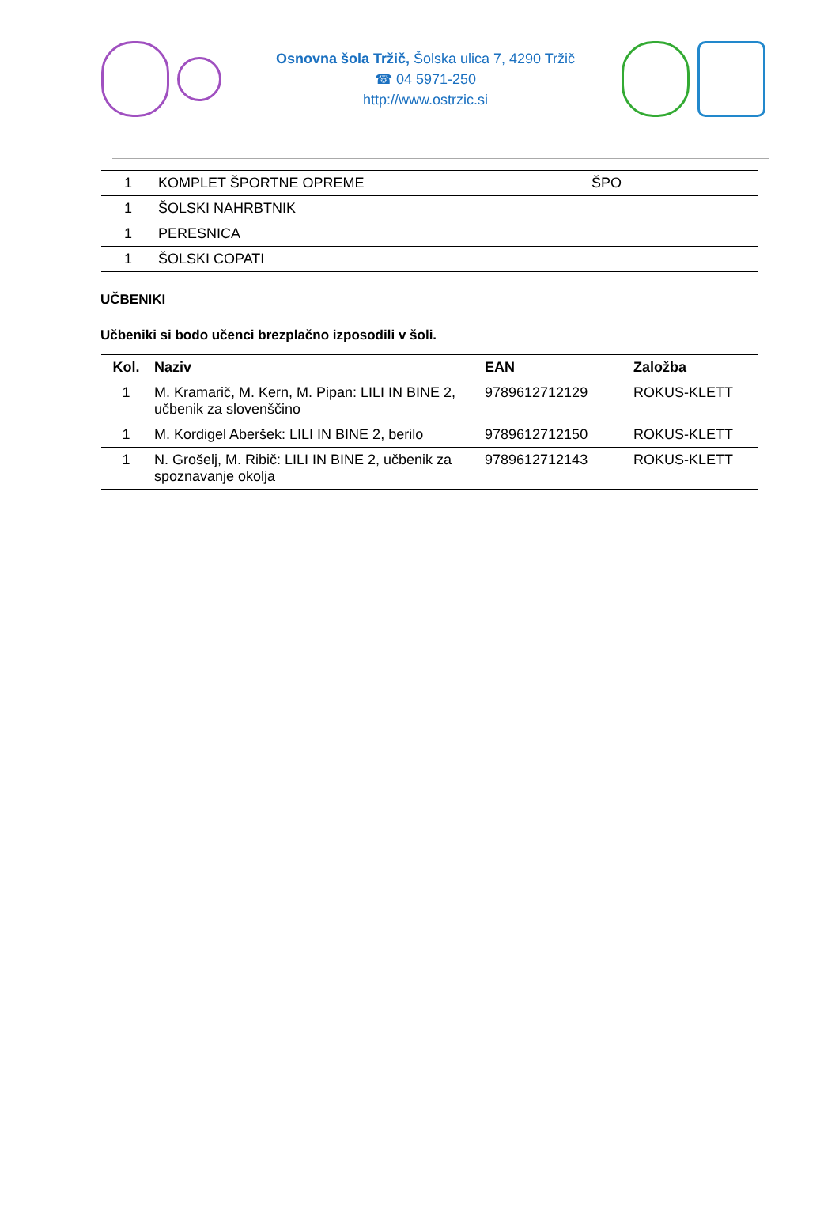Osnovna šola Tržič, Šolska ulica 7, 4290 Tržič
☎ 04 5971-250
http://www.ostrzic.si
| 1 | KOMPLET ŠPORTNE OPREME | ŠPO |
| 1 | ŠOLSKI NAHRBTNIK | |
| 1 | PERESNICA | |
| 1 | ŠOLSKI COPATI | |
UČBENIKI
Učbeniki si bodo učenci brezplačno izposodili v šoli.
| Kol. | Naziv | EAN | Založba |
| --- | --- | --- | --- |
| 1 | M. Kramarič, M. Kern, M. Pipan: LILI IN BINE 2, učbenik za slovenščino | 9789612712129 | ROKUS-KLETT |
| 1 | M. Kordigel Aberšek: LILI IN BINE 2, berilo | 9789612712150 | ROKUS-KLETT |
| 1 | N. Grošelj, M. Ribič: LILI IN BINE 2, učbenik za spoznavanje okolja | 9789612712143 | ROKUS-KLETT |